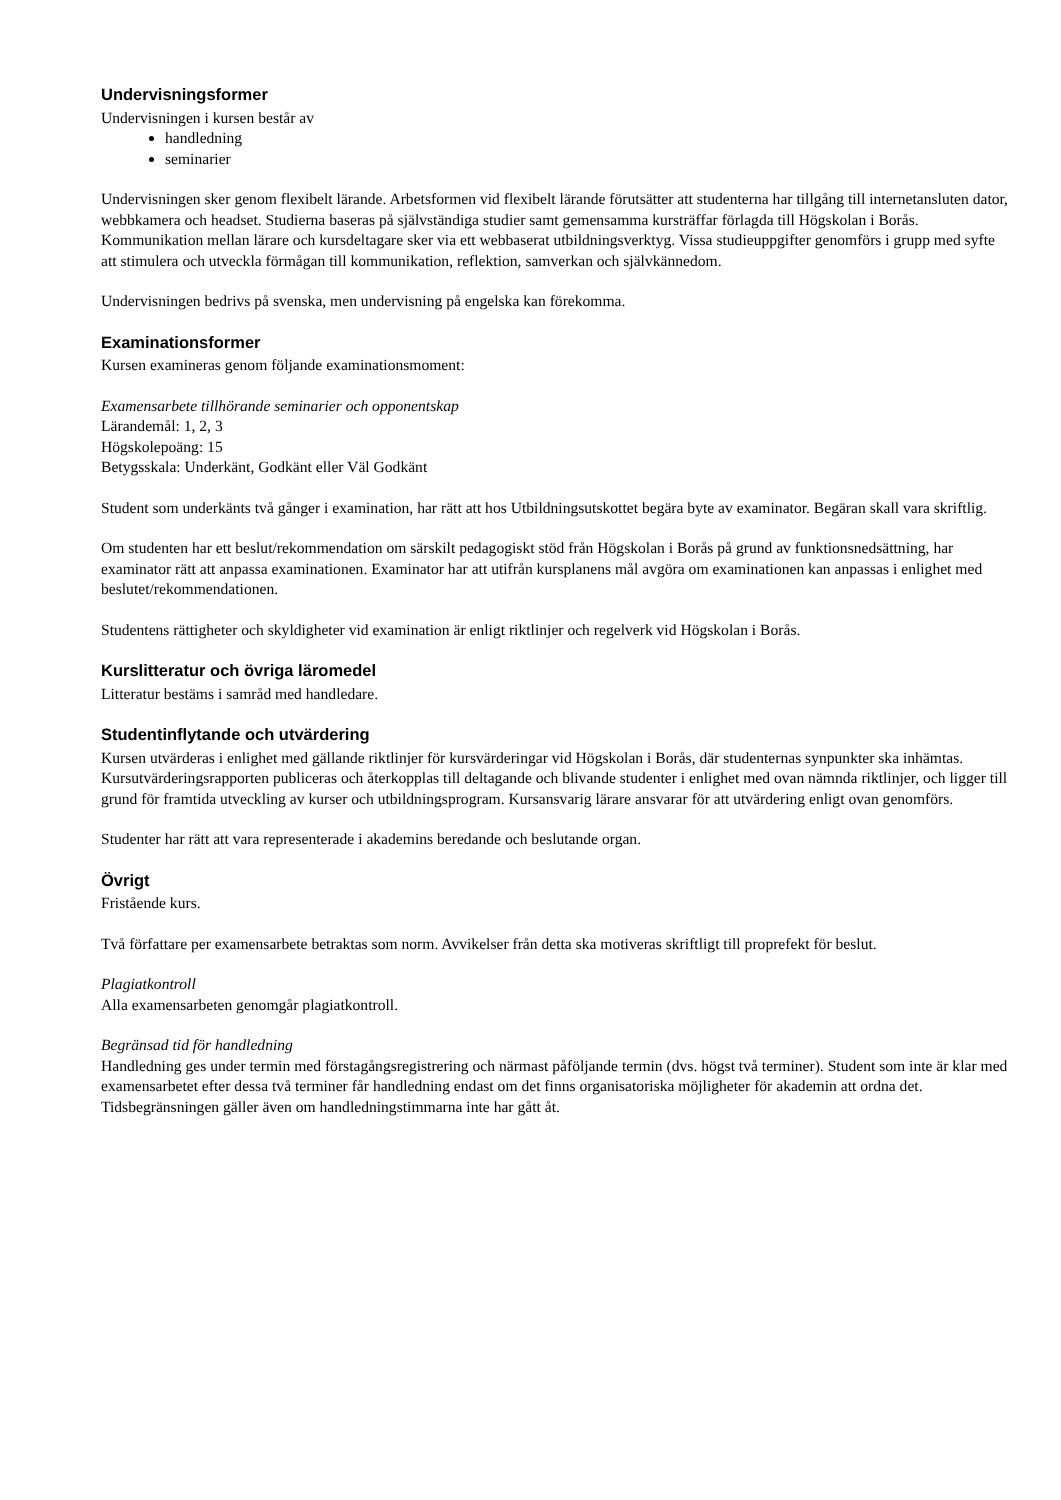Undervisningsformer
Undervisningen i kursen består av
handledning
seminarier
Undervisningen sker genom flexibelt lärande. Arbetsformen vid flexibelt lärande förutsätter att studenterna har tillgång till internetansluten dator, webbkamera och headset. Studierna baseras på självständiga studier samt gemensamma kursträffar förlagda till Högskolan i Borås. Kommunikation mellan lärare och kursdeltagare sker via ett webbaserat utbildningsverktyg. Vissa studieuppgifter genomförs i grupp med syfte att stimulera och utveckla förmågan till kommunikation, reflektion, samverkan och självkännedom.
Undervisningen bedrivs på svenska, men undervisning på engelska kan förekomma.
Examinationsformer
Kursen examineras genom följande examinationsmoment:
Examensarbete tillhörande seminarier och opponentskap
Lärandemål: 1, 2, 3
Högskolepoäng: 15
Betygsskala: Underkänt, Godkänt eller Väl Godkänt
Student som underkänts två gånger i examination, har rätt att hos Utbildningsutskottet begära byte av examinator. Begäran skall vara skriftlig.
Om studenten har ett beslut/rekommendation om särskilt pedagogiskt stöd från Högskolan i Borås på grund av funktionsnedsättning, har examinator rätt att anpassa examinationen. Examinator har att utifrån kursplanens mål avgöra om examinationen kan anpassas i enlighet med beslutet/rekommendationen.
Studentens rättigheter och skyldigheter vid examination är enligt riktlinjer och regelverk vid Högskolan i Borås.
Kurslitteratur och övriga läromedel
Litteratur bestäms i samråd med handledare.
Studentinflytande och utvärdering
Kursen utvärderas i enlighet med gällande riktlinjer för kursvärderingar vid Högskolan i Borås, där studenternas synpunkter ska inhämtas. Kursutvärderingsrapporten publiceras och återkopplas till deltagande och blivande studenter i enlighet med ovan nämnda riktlinjer, och ligger till grund för framtida utveckling av kurser och utbildningsprogram. Kursansvarig lärare ansvarar för att utvärdering enligt ovan genomförs.
Studenter har rätt att vara representerade i akademins beredande och beslutande organ.
Övrigt
Fristående kurs.
Två författare per examensarbete betraktas som norm. Avvikelser från detta ska motiveras skriftligt till proprefekt för beslut.
Plagiatkontroll
Alla examensarbeten genomgår plagiatkontroll.
Begränsad tid för handledning
Handledning ges under termin med förstagångsregistrering och närmast påföljande termin (dvs. högst två terminer). Student som inte är klar med examensarbetet efter dessa två terminer får handledning endast om det finns organisatoriska möjligheter för akademin att ordna det. Tidsbegränsningen gäller även om handledningstimmarna inte har gått åt.